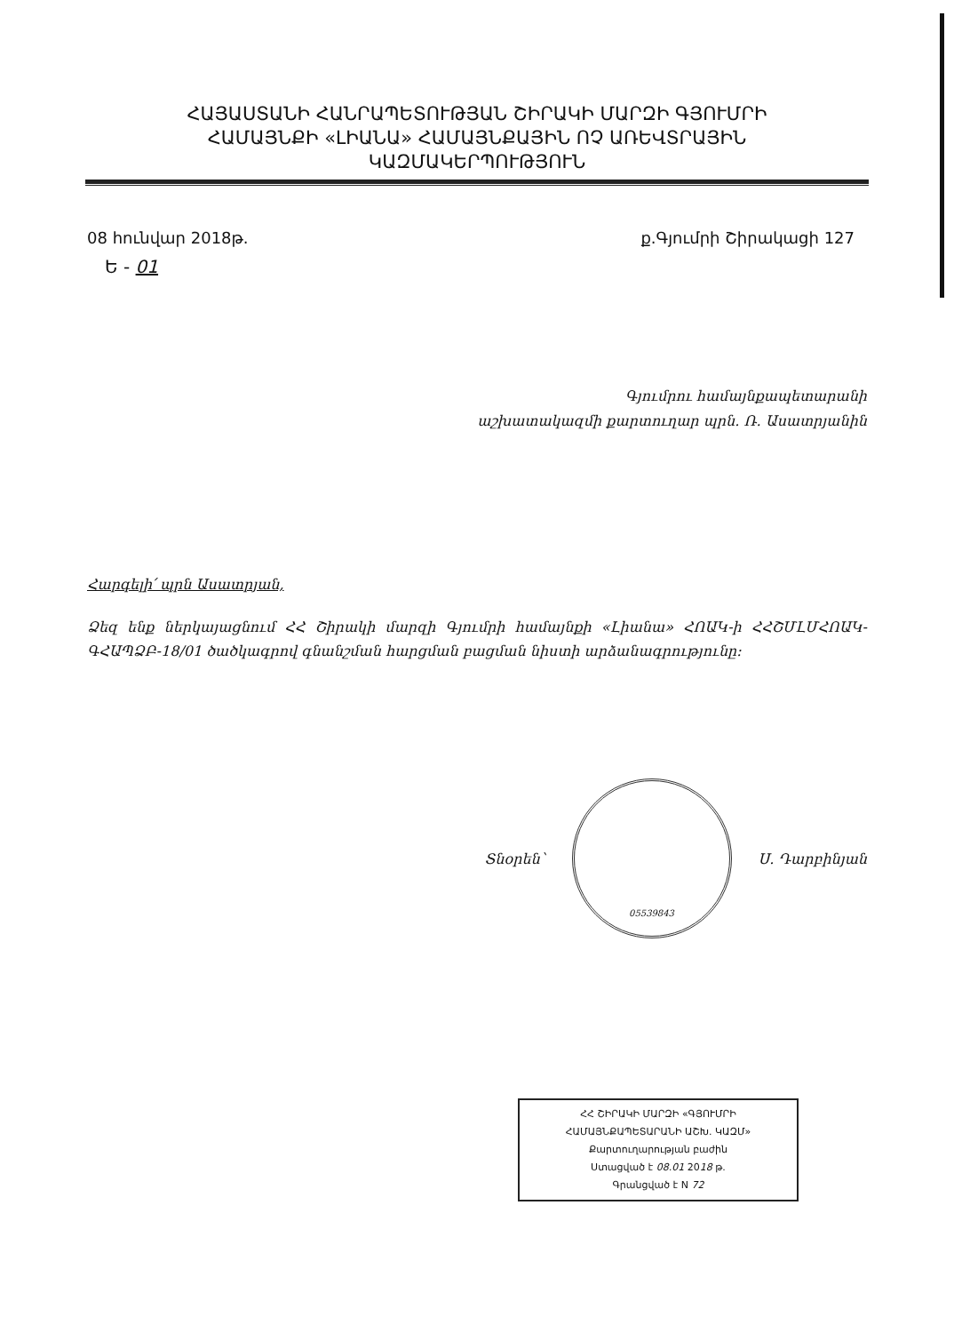ՀԱՅԱՍՏԱՆԻ ՀԱՆՐԱՊԵՏՈՒԹՅԱՆ ՇԻՐԱԿԻ ՄԱՐԶԻ ԳՅՈՒՄՐԻ
ՀԱՄԱՅՆՔԻ «ԼԻԱՆԱ» ՀԱՄԱՅՆՔԱՅԻՆ ՈՉ ԱՌԵՎՏՐԱՅԻՆ
ԿԱԶՄԱԿԵՐՊՈՒԹՅՈՒՆ
08 հունվար 2018թ. ք.Գյումրի Շիրակացի 127
Ե - 01
Գյումրու համայնքապետարանի
աշխատակազմի քարտուղար պրն. Ռ. Ասատրյանին
Հարգելի՛ պրն Ասատրյան,
Ձեզ ենք ներկայացնում ՀՀ Շիրակի մարզի Գյումրի համայնքի «Լիանա» ՀՈԱԿ-ի ՀՀՇՄԼՄՀՈԱԿ-ԳՀԱՊՁԲ-18/01 ծածկագրով գնանշման հարցման բացման նիստի արձանագրությունը:
Տնօրեն՝
05539843
Ս. Դարբինյան
ՀՀ ՇԻՐԱԿԻ ՄԱՐԶԻ «ԳՅՈՒՄՐԻ ՀԱՄԱՅՆՔԱՊԵՏԱՐԱՆԻ ԱՇԽ. ԿԱԶՄ»
Քարտուղարության բաժին
Ստացված է 08.01 2018 թ.
Գրանցված է N 72